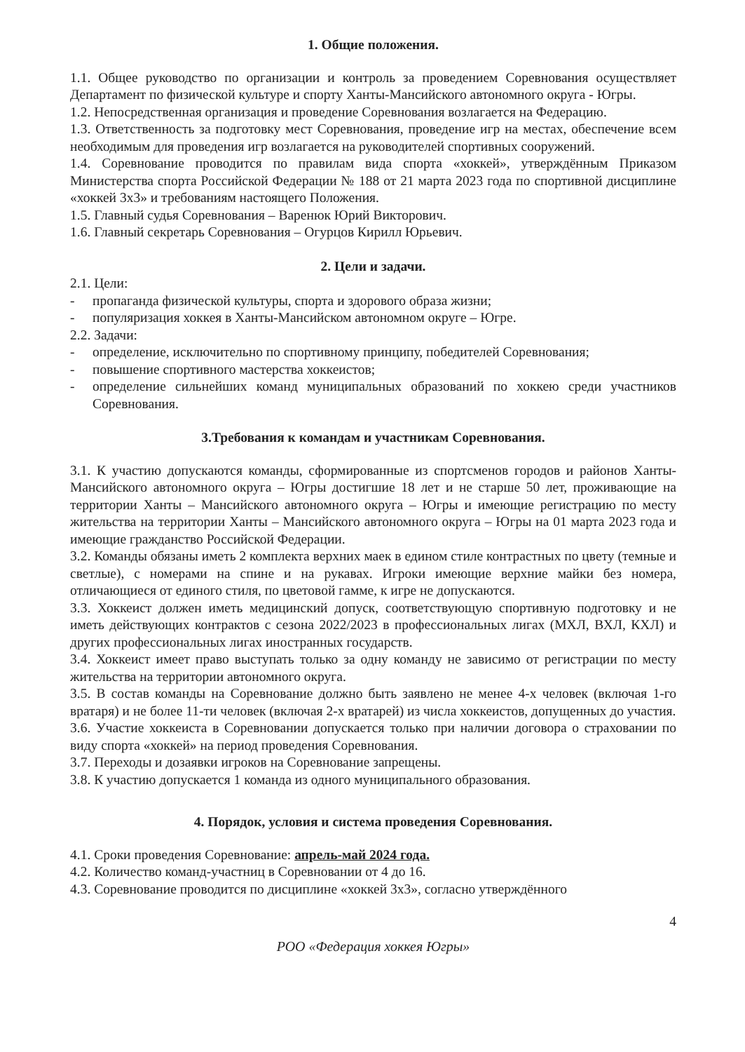1. Общие положения.
1.1. Общее руководство по организации и контроль за проведением Соревнования осуществляет Департамент по физической культуре и спорту Ханты-Мансийского автономного округа - Югры.
1.2. Непосредственная организация и проведение Соревнования возлагается на Федерацию.
1.3. Ответственность за подготовку мест Соревнования, проведение игр на местах, обеспечение всем необходимым для проведения игр возлагается на руководителей спортивных сооружений.
1.4. Соревнование проводится по правилам вида спорта «хоккей», утверждённым Приказом Министерства спорта Российской Федерации № 188 от 21 марта 2023 года по спортивной дисциплине «хоккей 3х3» и требованиям настоящего Положения.
1.5. Главный судья Соревнования – Варенюк Юрий Викторович.
1.6. Главный секретарь Соревнования – Огурцов Кирилл Юрьевич.
2. Цели и задачи.
2.1. Цели:
- пропаганда физической культуры, спорта и здорового образа жизни;
- популяризация хоккея в Ханты-Мансийском автономном округе – Югре.
2.2. Задачи:
- определение, исключительно по спортивному принципу, победителей Соревнования;
- повышение спортивного мастерства хоккеистов;
- определение сильнейших команд муниципальных образований по хоккею среди участников Соревнования.
3.Требования к командам и участникам Соревнования.
3.1. К участию допускаются команды, сформированные из спортсменов городов и районов Ханты-Мансийского автономного округа – Югры достигшие 18 лет и не старше 50 лет, проживающие на территории Ханты – Мансийского автономного округа – Югры и имеющие регистрацию по месту жительства на территории Ханты – Мансийского автономного округа – Югры на 01 марта 2023 года и имеющие гражданство Российской Федерации.
3.2. Команды обязаны иметь 2 комплекта верхних маек в едином стиле контрастных по цвету (темные и светлые), с номерами на спине и на рукавах. Игроки имеющие верхние майки без номера, отличающиеся от единого стиля, по цветовой гамме, к игре не допускаются.
3.3. Хоккеист должен иметь медицинский допуск, соответствующую спортивную подготовку и не иметь действующих контрактов с сезона 2022/2023 в профессиональных лигах (МХЛ, ВХЛ, КХЛ) и других профессиональных лигах иностранных государств.
3.4. Хоккеист имеет право выступать только за одну команду не зависимо от регистрации по месту жительства на территории автономного округа.
3.5. В состав команды на Соревнование должно быть заявлено не менее 4-х человек (включая 1-го вратаря) и не более 11-ти человек (включая 2-х вратарей) из числа хоккеистов, допущенных до участия.
3.6. Участие хоккеиста в Соревновании допускается только при наличии договора о страховании по виду спорта «хоккей» на период проведения Соревнования.
3.7. Переходы и дозаявки игроков на Соревнование запрещены.
3.8. К участию допускается 1 команда из одного муниципального образования.
4. Порядок, условия и система проведения Соревнования.
4.1. Сроки проведения Соревнование: апрель-май 2024 года.
4.2. Количество команд-участниц в Соревновании от 4 до 16.
4.3. Соревнование проводится по дисциплине «хоккей 3х3», согласно утверждённого
4
РОО «Федерация хоккея Югры»